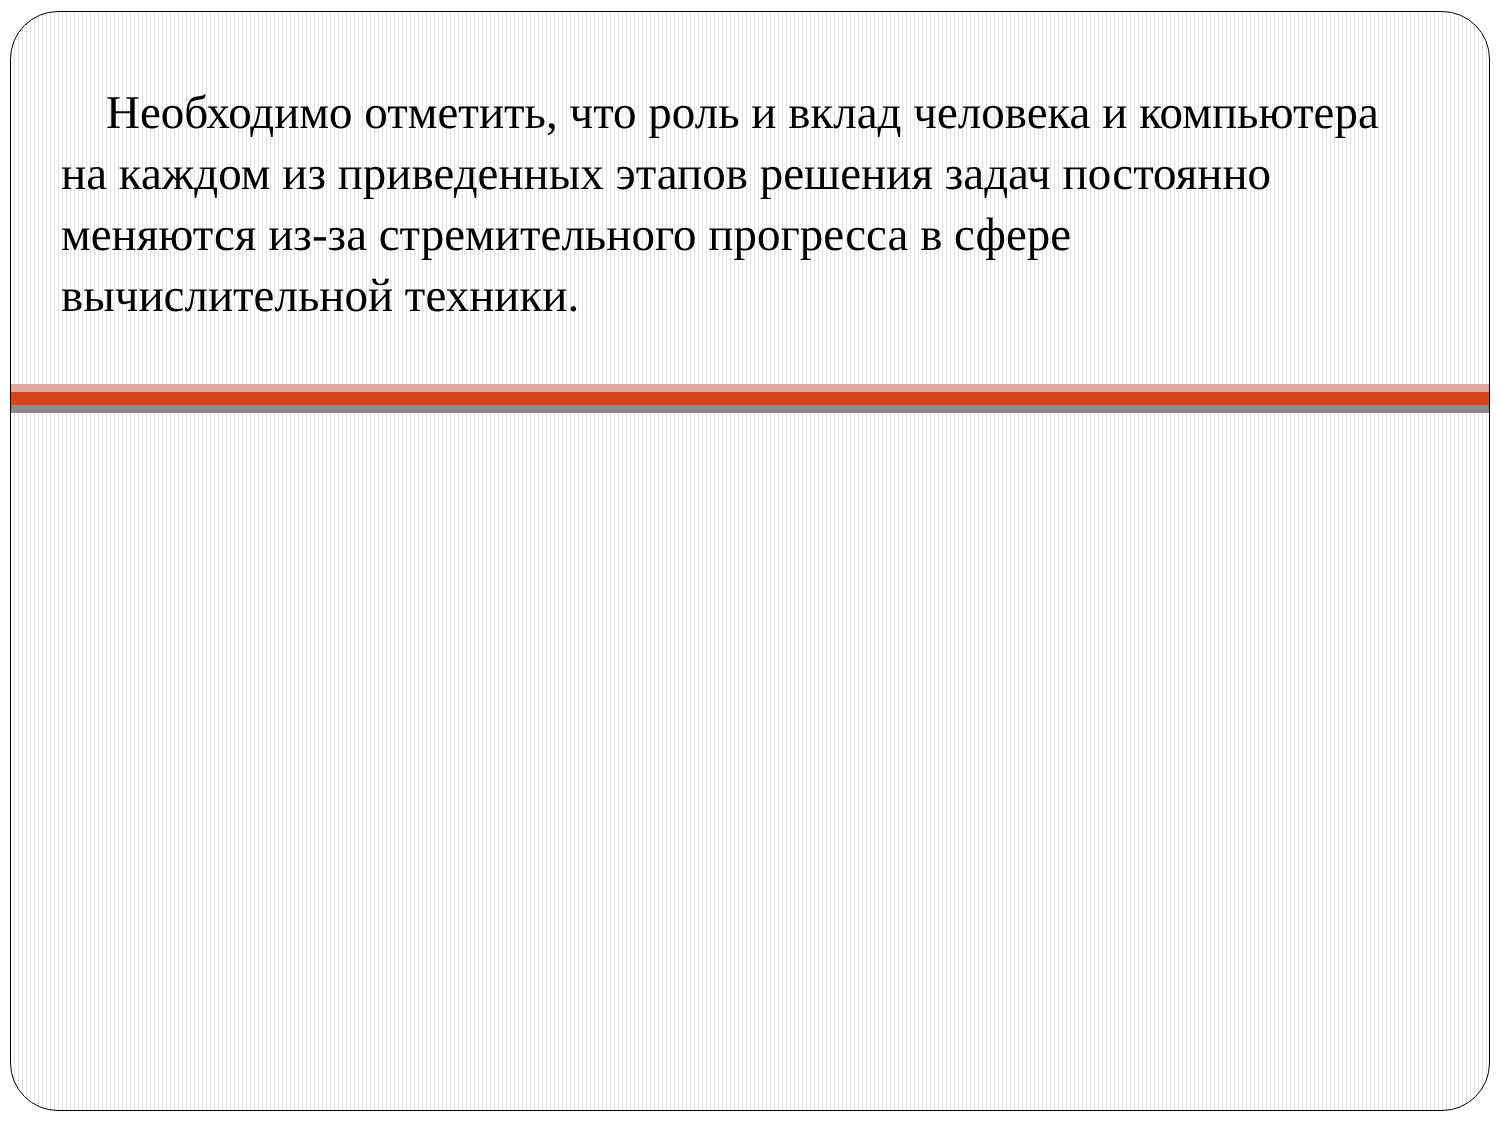Необходимо отметить, что роль и вклад человека и компьютера на каждом из приведенных этапов решения задач постоянно меняются из-за стремительного прогресса в сфере вычислительной техники.